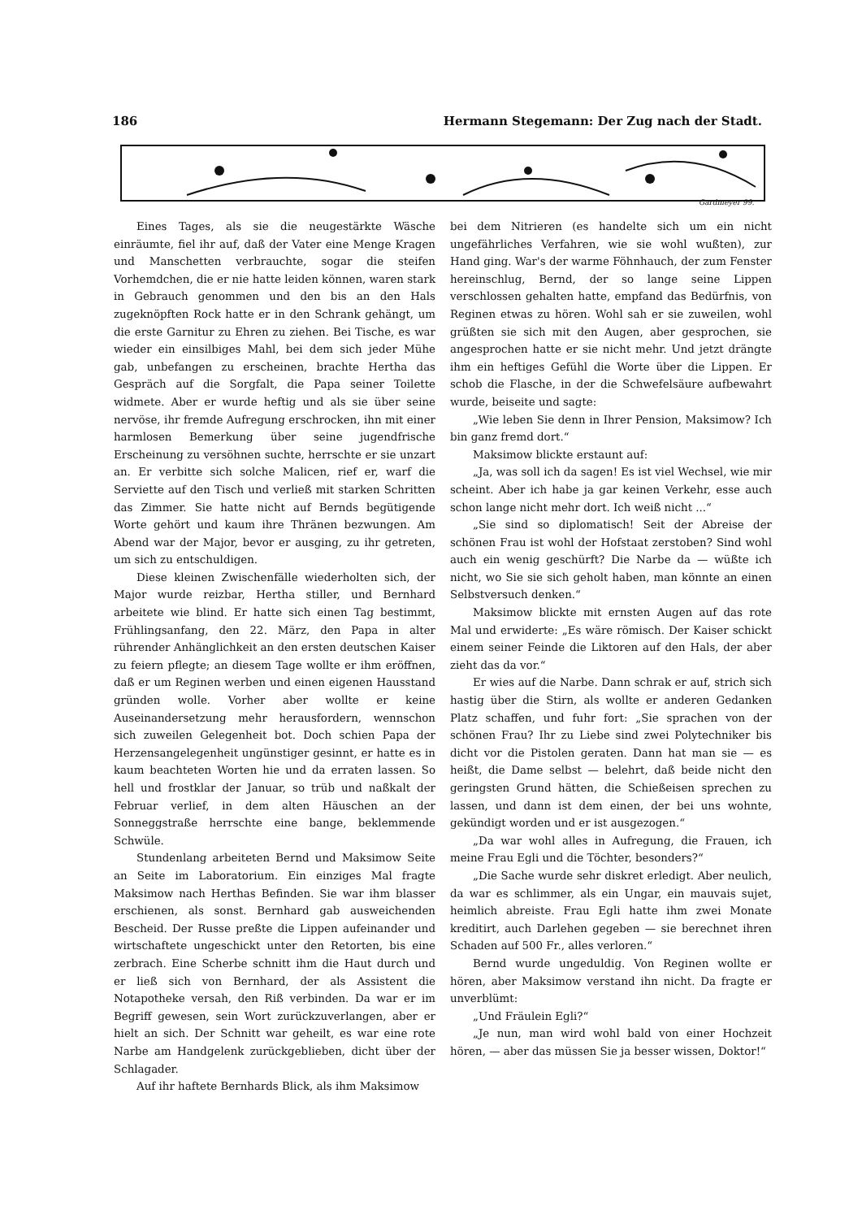186 Hermann Stegemann: Der Zug nach der Stadt.
Gardmeyer 99.
Eines Tages, als sie die neugestärkte Wäsche einräumte, fiel ihr auf, daß der Vater eine Menge Kragen und Manschetten verbrauchte, sogar die steifen Vorhemdchen, die er nie hatte leiden können, waren stark in Gebrauch genommen und den bis an den Hals zugeknöpften Rock hatte er in den Schrank gehängt, um die erste Garnitur zu Ehren zu ziehen. Bei Tische, es war wieder ein einsilbiges Mahl, bei dem sich jeder Mühe gab, unbefangen zu erscheinen, brachte Hertha das Gespräch auf die Sorgfalt, die Papa seiner Toilette widmete. Aber er wurde heftig und als sie über seine nervöse, ihr fremde Aufregung erschrocken, ihn mit einer harmlosen Bemerkung über seine jugendfrische Erscheinung zu versöhnen suchte, herrschte er sie unzart an. Er verbitte sich solche Malicen, rief er, warf die Serviette auf den Tisch und verließ mit starken Schritten das Zimmer. Sie hatte nicht auf Bernds begütigende Worte gehört und kaum ihre Thränen bezwungen. Am Abend war der Major, bevor er ausging, zu ihr getreten, um sich zu entschuldigen.
Diese kleinen Zwischenfälle wiederholten sich, der Major wurde reizbar, Hertha stiller, und Bernhard arbeitete wie blind. Er hatte sich einen Tag bestimmt, Frühlingsanfang, den 22. März, den Papa in alter rührender Anhänglichkeit an den ersten deutschen Kaiser zu feiern pflegte; an diesem Tage wollte er ihm eröffnen, daß er um Reginen werben und einen eigenen Hausstand gründen wolle. Vorher aber wollte er keine Auseinandersetzung mehr herausfordern, wennschon sich zuweilen Gelegenheit bot. Doch schien Papa der Herzensangelegenheit ungünstiger gesinnt, er hatte es in kaum beachteten Worten hie und da erraten lassen. So hell und frostklar der Januar, so trüb und naßkalt der Februar verlief, in dem alten Häuschen an der Sonneggstraße herrschte eine bange, beklemmende Schwüle.
Stundenlang arbeiteten Bernd und Maksimow Seite an Seite im Laboratorium. Ein einziges Mal fragte Maksimow nach Herthas Befinden. Sie war ihm blasser erschienen, als sonst. Bernhard gab ausweichenden Bescheid. Der Russe preßte die Lippen aufeinander und wirtschaftete ungeschickt unter den Retorten, bis eine zerbrach. Eine Scherbe schnitt ihm die Haut durch und er ließ sich von Bernhard, der als Assistent die Notapotheke versah, den Riß verbinden. Da war er im Begriff gewesen, sein Wort zurückzuverlangen, aber er hielt an sich. Der Schnitt war geheilt, es war eine rote Narbe am Handgelenk zurückgeblieben, dicht über der Schlagader.
Auf ihr haftete Bernhards Blick, als ihm Maksimow
bei dem Nitrieren (es handelte sich um ein nicht ungefährliches Verfahren, wie sie wohl wußten), zur Hand ging. War's der warme Föhnhauch, der zum Fenster hereinschlug, Bernd, der so lange seine Lippen verschlossen gehalten hatte, empfand das Bedürfnis, von Reginen etwas zu hören. Wohl sah er sie zuweilen, wohl grüßten sie sich mit den Augen, aber gesprochen, sie angesprochen hatte er sie nicht mehr. Und jetzt drängte ihm ein heftiges Gefühl die Worte über die Lippen. Er schob die Flasche, in der die Schwefelsäure aufbewahrt wurde, beiseite und sagte:
„Wie leben Sie denn in Ihrer Pension, Maksimow? Ich bin ganz fremd dort.“
Maksimow blickte erstaunt auf:
„Ja, was soll ich da sagen! Es ist viel Wechsel, wie mir scheint. Aber ich habe ja gar keinen Verkehr, esse auch schon lange nicht mehr dort. Ich weiß nicht ...“
„Sie sind so diplomatisch! Seit der Abreise der schönen Frau ist wohl der Hofstaat zerstoben? Sind wohl auch ein wenig geschürft? Die Narbe da — wüßte ich nicht, wo Sie sie sich geholt haben, man könnte an einen Selbstversuch denken.“
Maksimow blickte mit ernsten Augen auf das rote Mal und erwiderte: „Es wäre römisch. Der Kaiser schickt einem seiner Feinde die Liktoren auf den Hals, der aber zieht das da vor.“
Er wies auf die Narbe. Dann schrak er auf, strich sich hastig über die Stirn, als wollte er anderen Gedanken Platz schaffen, und fuhr fort: „Sie sprachen von der schönen Frau? Ihr zu Liebe sind zwei Polytechniker bis dicht vor die Pistolen geraten. Dann hat man sie — es heißt, die Dame selbst — belehrt, daß beide nicht den geringsten Grund hätten, die Schießeisen sprechen zu lassen, und dann ist dem einen, der bei uns wohnte, gekündigt worden und er ist ausgezogen.“
„Da war wohl alles in Aufregung, die Frauen, ich meine Frau Egli und die Töchter, besonders?“
„Die Sache wurde sehr diskret erledigt. Aber neulich, da war es schlimmer, als ein Ungar, ein mauvais sujet, heimlich abreiste. Frau Egli hatte ihm zwei Monate kreditirt, auch Darlehen gegeben — sie berechnet ihren Schaden auf 500 Fr., alles verloren.“
Bernd wurde ungeduldig. Von Reginen wollte er hören, aber Maksimow verstand ihn nicht. Da fragte er unverblümt:
„Und Fräulein Egli?“
„Je nun, man wird wohl bald von einer Hochzeit hören, — aber das müssen Sie ja besser wissen, Doktor!“